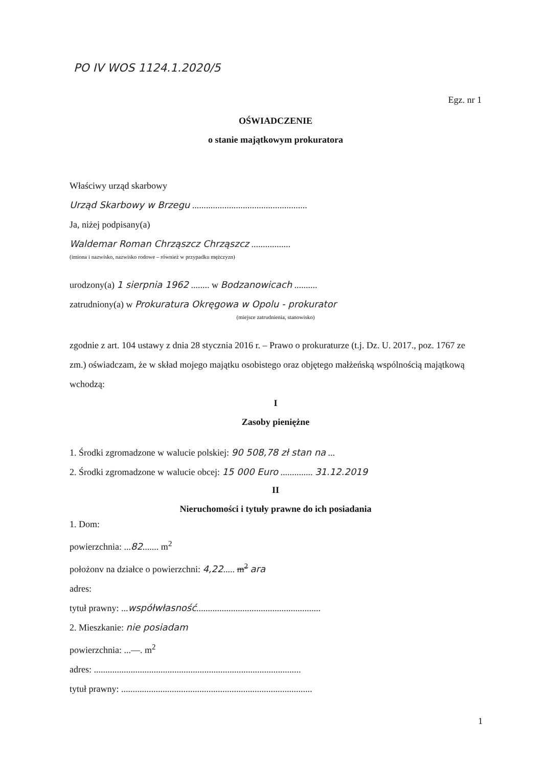PO IV WOS 1124.1.2020/5
Egz. nr 1
OŚWIADCZENIE
o stanie majątkowym prokuratora
Właściwy urząd skarbowy
Urząd Skarbowy w Brzegu ..................................................
Ja, niżej podpisany(a)
Waldemar Roman Chrząszcz Chrząszcz .................
(imiona i nazwisko, nazwisko rodowe – również w przypadku mężczyzn)
urodzony(a) 1 sierpnia 1962 ........ w Bodzanowicach ..........
zatrudniony(a) w Prokuratura Okręgowa w Opolu - prokurator
(miejsce zatrudnienia, stanowisko)
zgodnie z art. 104 ustawy z dnia 28 stycznia 2016 r. – Prawo o prokuraturze (t.j. Dz. U. 2017., poz. 1767 ze zm.) oświadczam, że w skład mojego majątku osobistego oraz objętego małżeńską wspólnością majątkową wchodzą:
I
Zasoby pieniężne
1. Środki zgromadzone w walucie polskiej: 90 508,78 zł stan na ...
2. Środki zgromadzone w walucie obcej: 15 000 Euro .............. 31.12.2019
II
Nieruchomości i tytuły prawne do ich posiadania
1. Dom:
powierzchnia: ...82....... m<sup>2</sup>
położonv na działce o powierzchni: 4,22..... m<sup>2</sup> ara
adres:
tytuł prawny: ...współwłasność......................................................
2. Mieszkanie: nie posiadam
powierzchnia: ...—. m<sup>2</sup>
adres: ..........................................................................................
tytuł prawny: ...................................................................................
1